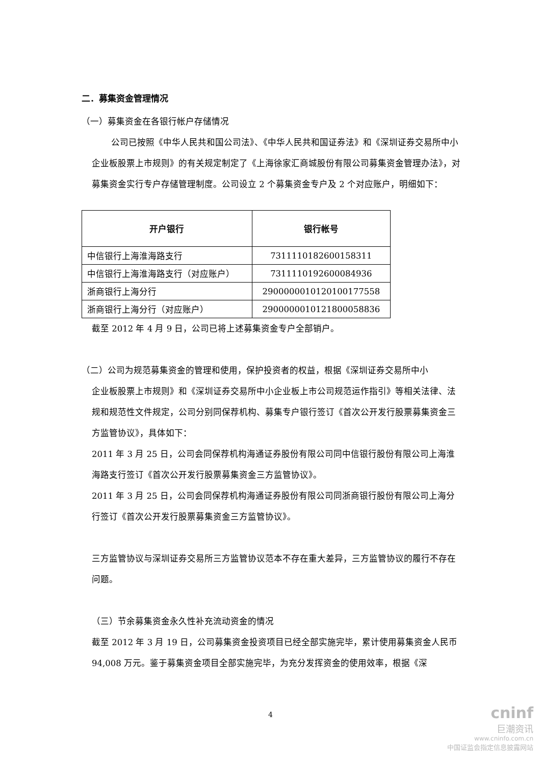二．募集资金管理情况
（一）募集资金在各银行帐户存储情况
公司已按照《中华人民共和国公司法》、《中华人民共和国证券法》和《深圳证券交易所中小企业板股票上市规则》的有关规定制定了《上海徐家汇商城股份有限公司募集资金管理办法》，对募集资金实行专户存储管理制度。公司设立 2 个募集资金专户及 2 个对应账户，明细如下：
| 开户银行 | 银行帐号 |
| --- | --- |
| 中信银行上海淮海路支行 | 7311110182600158311 |
| 中信银行上海淮海路支行（对应账户） | 7311110192600084936 |
| 浙商银行上海分行 | 2900000010120100177558 |
| 浙商银行上海分行（对应账户） | 2900000010121800058836 |
截至 2012 年 4 月 9 日，公司已将上述募集资金专户全部销户。
（二）公司为规范募集资金的管理和使用，保护投资者的权益，根据《深圳证券交易所中小
企业板股票上市规则》和《深圳证券交易所中小企业板上市公司规范运作指引》等相关法律、法规和规范性文件规定，公司分别同保荐机构、募集专户银行签订《首次公开发行股票募集资金三方监管协议》，具体如下：
2011 年 3 月 25 日，公司会同保荐机构海通证券股份有限公司同中信银行股份有限公司上海淮海路支行签订《首次公开发行股票募集资金三方监管协议》。
2011 年 3 月 25 日，公司会同保荐机构海通证券股份有限公司同浙商银行股份有限公司上海分行签订《首次公开发行股票募集资金三方监管协议》。
三方监管协议与深圳证券交易所三方监管协议范本不存在重大差异，三方监管协议的履行不存在问题。
（三）节余募集资金永久性补充流动资金的情况
截至 2012 年 3 月 19 日，公司募集资金投资项目已经全部实施完毕，累计使用募集资金人民币 94,008 万元。鉴于募集资金项目全部实施完毕，为充分发挥资金的使用效率，根据《深
4
cninf
巨潮资讯
www.cninfo.com.cn
中国证监会指定信息披露网站